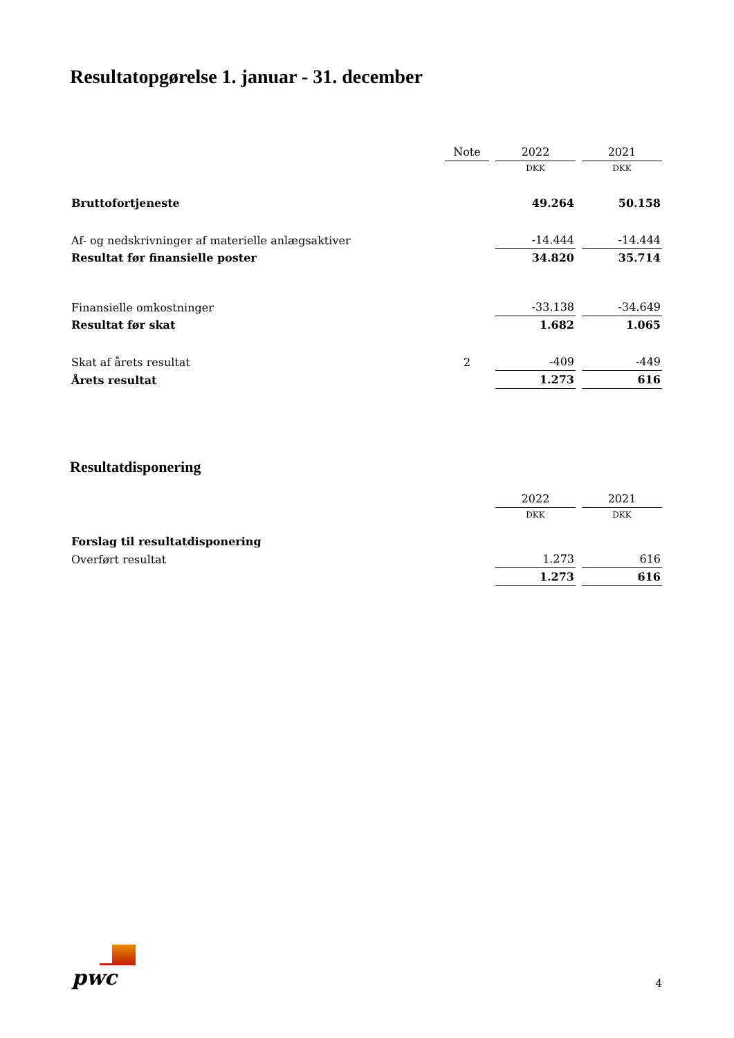Resultatopgørelse 1. januar - 31. december
| | Note | 2022 | 2021 |
| --- | --- | --- | --- |
| | | DKK | DKK |
| Bruttofortjeneste | | 49.264 | 50.158 |
| Af- og nedskrivninger af materielle anlægsaktiver | | -14.444 | -14.444 |
| Resultat før finansielle poster | | 34.820 | 35.714 |
| Finansielle omkostninger | | -33.138 | -34.649 |
| Resultat før skat | | 1.682 | 1.065 |
| Skat af årets resultat | 2 | -409 | -449 |
| Årets resultat | | 1.273 | 616 |
Resultatdisponering
| | 2022 | 2021 |
| --- | --- | --- |
| | DKK | DKK |
| Forslag til resultatdisponering | | |
| Overført resultat | 1.273 | 616 |
| | 1.273 | 616 |
pwc
4